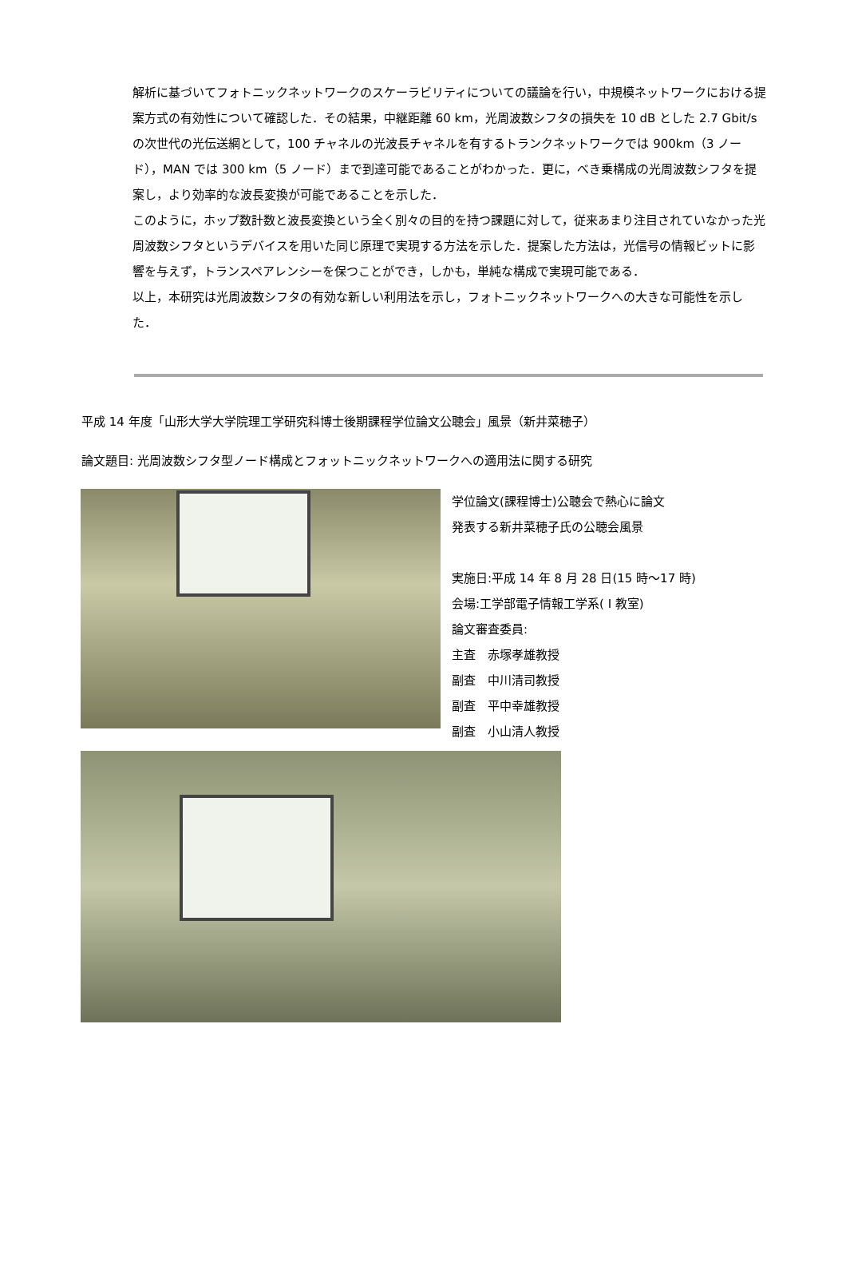解析に基づいてフォトニックネットワークのスケーラビリティについての議論を行い，中規模ネットワークにおける提案方式の有効性について確認した．その結果，中継距離 60 km，光周波数シフタの損失を 10 dB とした 2.7 Gbit/s の次世代の光伝送網として，100 チャネルの光波長チャネルを有するトランクネットワークでは 900km（3 ノード），MAN では 300 km（5 ノード）まで到達可能であることがわかった．更に，べき乗構成の光周波数シフタを提案し，より効率的な波長変換が可能であることを示した．
このように，ホップ数計数と波長変換という全く別々の目的を持つ課題に対して，従来あまり注目されていなかった光周波数シフタというデバイスを用いた同じ原理で実現する方法を示した．提案した方法は，光信号の情報ビットに影響を与えず，トランスペアレンシーを保つことができ，しかも，単純な構成で実現可能である．
以上，本研究は光周波数シフタの有効な新しい利用法を示し，フォトニックネットワークへの大きな可能性を示した．
平成 14 年度「山形大学大学院理工学研究科博士後期課程学位論文公聴会」風景（新井菜穂子）
論文題目: 光周波数シフタ型ノード構成とフォットニックネットワークへの適用法に関する研究
学位論文(課程博士)公聴会で熱心に論文
発表する新井菜穂子氏の公聴会風景
実施日:平成 14 年 8 月 28 日(15 時～17 時)
会場:工学部電子情報工学系( Ⅰ 教室)
論文審査委員:
主査　赤塚孝雄教授
副査　中川清司教授
副査　平中幸雄教授
副査　小山清人教授